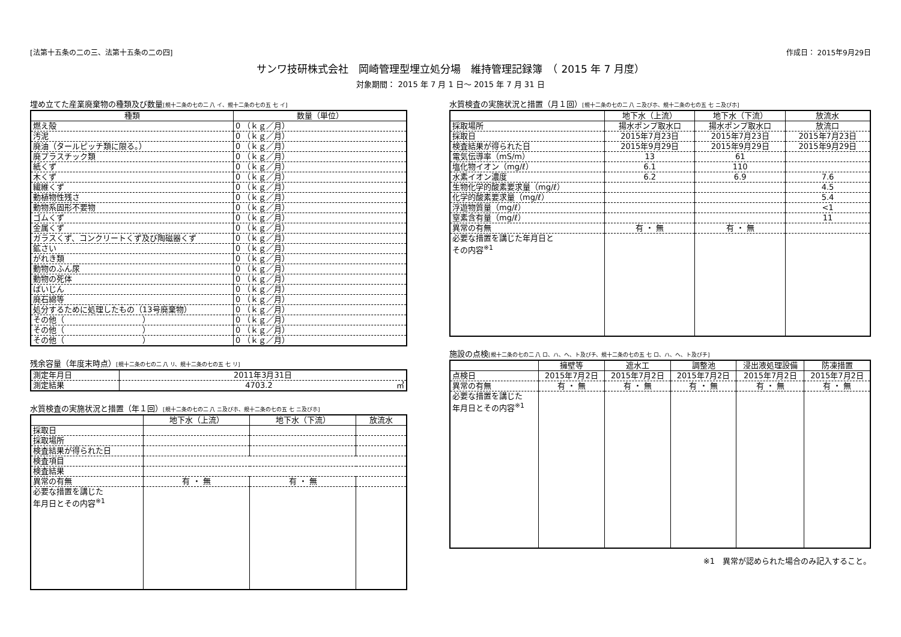[法第十五条の二の三、法第十五条の二の四] 作成日： 2015年9月29日
サンワ技研株式会社　岡崎管理型埋立処分場　維持管理記録簿　（ 2015 年 7 月度）
対象期間： 2015 年 7 月 1 日～ 2015 年 7 月 31 日
埋め立てた産業廃棄物の種類及び数量[規十二条の七の二 八 イ、規十二条の七の五 七 イ]
| 種類 | 数量（単位） |
| --- | --- |
| 燃え殻 | 0 （ｋｇ／月） |
| 汚泥 | 0 （ｋｇ／月） |
| 廃油（タールピッチ類に限る。） | 0 （ｋｇ／月） |
| 廃プラスチック類 | 0 （ｋｇ／月） |
| 紙くず | 0 （ｋｇ／月） |
| 木くず | 0 （ｋｇ／月） |
| 繊維くず | 0 （ｋｇ／月） |
| 動植物性残さ | 0 （ｋｇ／月） |
| 動物系固形不要物 | 0 （ｋｇ／月） |
| ゴムくず | 0 （ｋｇ／月） |
| 金属くず | 0 （ｋｇ／月） |
| ガラスくず、コンクリートくず及び陶磁器くず | 0 （ｋｇ／月） |
| 鉱さい | 0 （ｋｇ／月） |
| がれき類 | 0 （ｋｇ／月） |
| 動物のふん尿 | 0 （ｋｇ／月） |
| 動物の死体 | 0 （ｋｇ／月） |
| ばいじん | 0 （ｋｇ／月） |
| 廃石綿等 | 0 （ｋｇ／月） |
| 処分するために処理したもの（13号廃棄物） | 0 （ｋｇ／月） |
| その他（ ） | 0 （ｋｇ／月） |
| その他（ ） | 0 （ｋｇ／月） |
| その他（ ） | 0 （ｋｇ／月） |
残余容量（年度末時点）[規十二条の七の二 八 リ、規十二条の七の五 七 リ]
| 測定年月日 | 2011年3月31日 |
| 測定結果 | 4703.2 ㎥ |
水質検査の実施状況と措置（年１回）[規十二条の七の二 八 ニ及びホ、規十二条の七の五 七 ニ及びホ]
| | 地下水（上流） | 地下水（下流） | 放流水 |
| --- | --- | --- | --- |
| 採取日 | | | |
| 採取場所 | | | |
| 検査結果が得られた日 | | | |
| 検査項目 | | | |
| 検査結果 | | | |
| 異常の有無 | 有 ・ 無 | 有 ・ 無 | |
| 必要な措置を講じた 年月日とその内容<sup>※1</sup> | | | |
水質検査の実施状況と措置（月１回）[規十二条の七の二 八 ニ及びホ、規十二条の七の五 七 ニ及びホ]
| | 地下水（上流） | 地下水（下流） | 放流水 |
| --- | --- | --- | --- |
| 採取場所 | 揚水ポンプ取水口 | 揚水ポンプ取水口 | 放流口 |
| 採取日 | 2015年7月23日 | 2015年7月23日 | 2015年7月23日 |
| 検査結果が得られた日 | 2015年9月29日 | 2015年9月29日 | 2015年9月29日 |
| 電気伝導率（mS/m） | 13 | 61 | |
| 塩化物イオン（mg/ℓ） | 6.1 | 110 | |
| 水素イオン濃度 | 6.2 | 6.9 | 7.6 |
| 生物化学的酸素要求量（mg/ℓ） | | | 4.5 |
| 化学的酸素要求量（mg/ℓ） | | | 5.4 |
| 浮遊物質量（mg/ℓ） | | | <1 |
| 窒素含有量（mg/ℓ） | | | 11 |
| 異常の有無 | 有 ・ 無 | 有 ・ 無 | |
| 必要な措置を講じた年月日と その内容<sup>※1</sup> | | | |
施設の点検[規十二条の七の二 八 ロ、ハ、ヘ、ト及びチ、規十二条の七の五 七 ロ、ハ、ヘ、ト及びチ]
| | 擁壁等 | 遮水工 | 調整池 | 浸出液処理設備 | 防凍措置 |
| --- | --- | --- | --- | --- | --- |
| 点検日 | 2015年7月2日 | 2015年7月2日 | 2015年7月2日 | 2015年7月2日 | 2015年7月2日 |
| 異常の有無 | 有 ・ 無 | 有 ・ 無 | 有 ・ 無 | 有 ・ 無 | 有 ・ 無 |
| 必要な措置を講じた 年月日とその内容<sup>※1</sup> | | | | | |
※1　異常が認められた場合のみ記入すること。